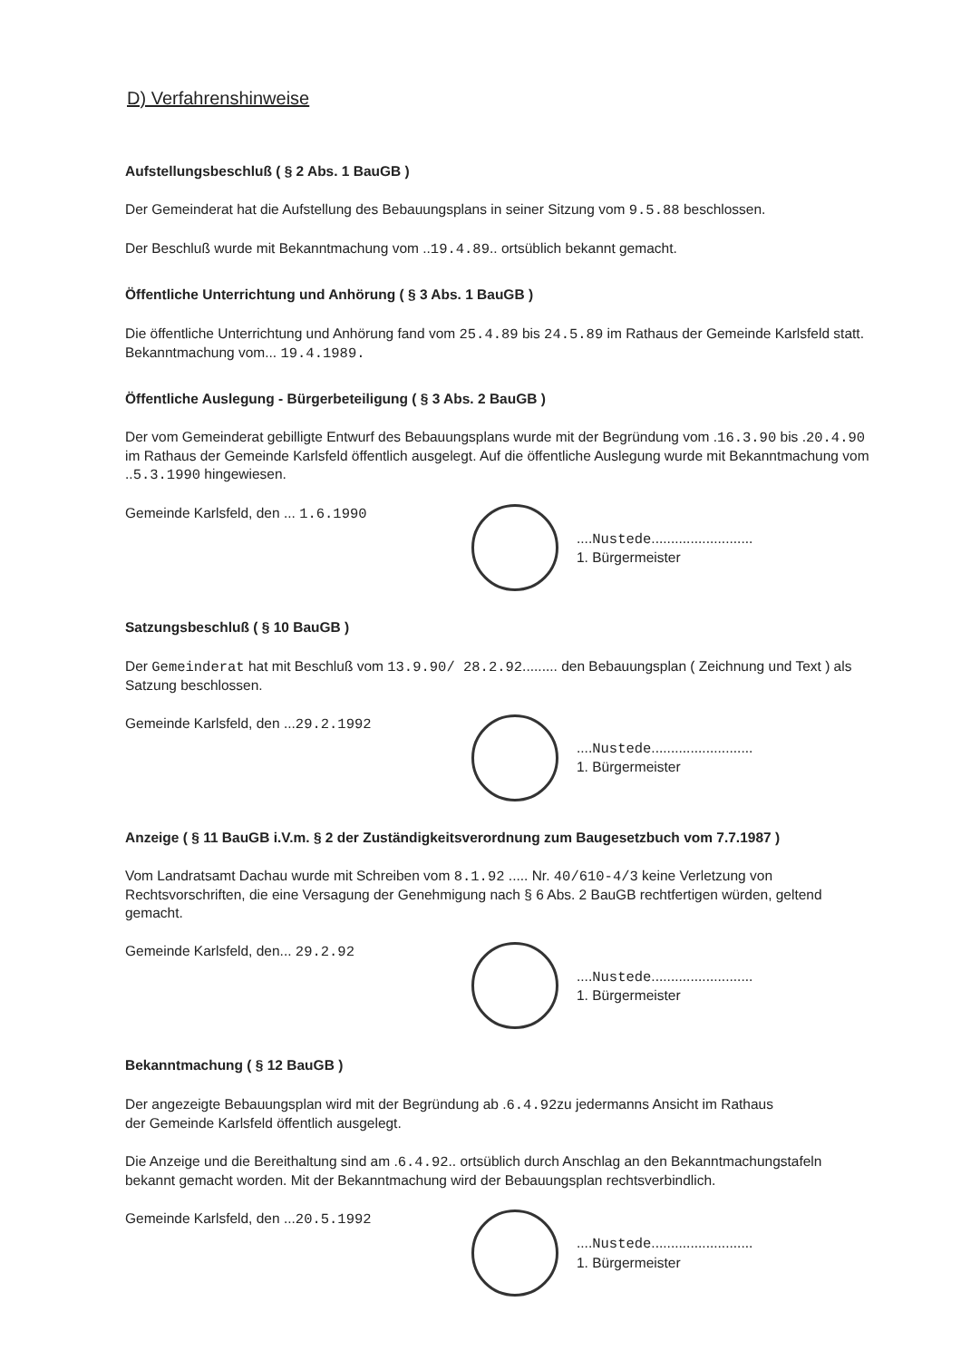D) Verfahrenshinweise
Aufstellungsbeschluß ( § 2 Abs. 1 BauGB )
Der Gemeinderat hat die Aufstellung des Bebauungsplans in seiner Sitzung vom 9.5.88 beschlossen.
Der Beschluß wurde mit Bekanntmachung vom ..19.4.89.. ortsüblich bekannt gemacht.
Öffentliche Unterrichtung und Anhörung ( § 3 Abs. 1 BauGB )
Die öffentliche Unterrichtung und Anhörung fand vom 25.4.89 bis 24.5.89 im Rathaus der Gemeinde Karlsfeld statt.
Bekanntmachung vom... 19.4.1989.
Öffentliche Auslegung - Bürgerbeteiligung ( § 3 Abs. 2 BauGB )
Der vom Gemeinderat gebilligte Entwurf des Bebauungsplans wurde mit der Begründung vom .16.3.90 bis .20.4.90 im Rathaus der Gemeinde Karlsfeld öffentlich ausgelegt. Auf die öffentliche Auslegung wurde mit Bekanntmachung vom ..5.3.1990 hingewiesen.
Gemeinde Karlsfeld, den ... 1.6.1990
....Nustede..........................
1. Bürgermeister
Satzungsbeschluß ( § 10 BauGB )
Der Gemeinderat hat mit Beschluß vom 13.9.90/ 28.2.92......... den Bebauungsplan ( Zeichnung und Text ) als Satzung beschlossen.
Gemeinde Karlsfeld, den ...29.2.1992
....Nustede..........................
1. Bürgermeister
Anzeige ( § 11 BauGB i.V.m. § 2 der Zuständigkeitsverordnung zum Baugesetzbuch vom 7.7.1987 )
Vom Landratsamt Dachau wurde mit Schreiben vom 8.1.92 ..... Nr. 40/610-4/3 keine Verletzung von Rechtsvorschriften, die eine Versagung der Genehmigung nach § 6 Abs. 2 BauGB rechtfertigen würden, geltend gemacht.
Gemeinde Karlsfeld, den... 29.2.92
....Nustede..........................
1. Bürgermeister
Bekanntmachung ( § 12 BauGB )
Der angezeigte Bebauungsplan wird mit der Begründung ab .6.4.92zu jedermanns Ansicht im Rathaus
der Gemeinde Karlsfeld öffentlich ausgelegt.
Die Anzeige und die Bereithaltung sind am .6.4.92.. ortsüblich durch Anschlag an den Bekanntmachungstafeln bekannt gemacht worden. Mit der Bekanntmachung wird der Bebauungsplan rechtsverbindlich.
Gemeinde Karlsfeld, den ...20.5.1992
....Nustede..........................
1. Bürgermeister